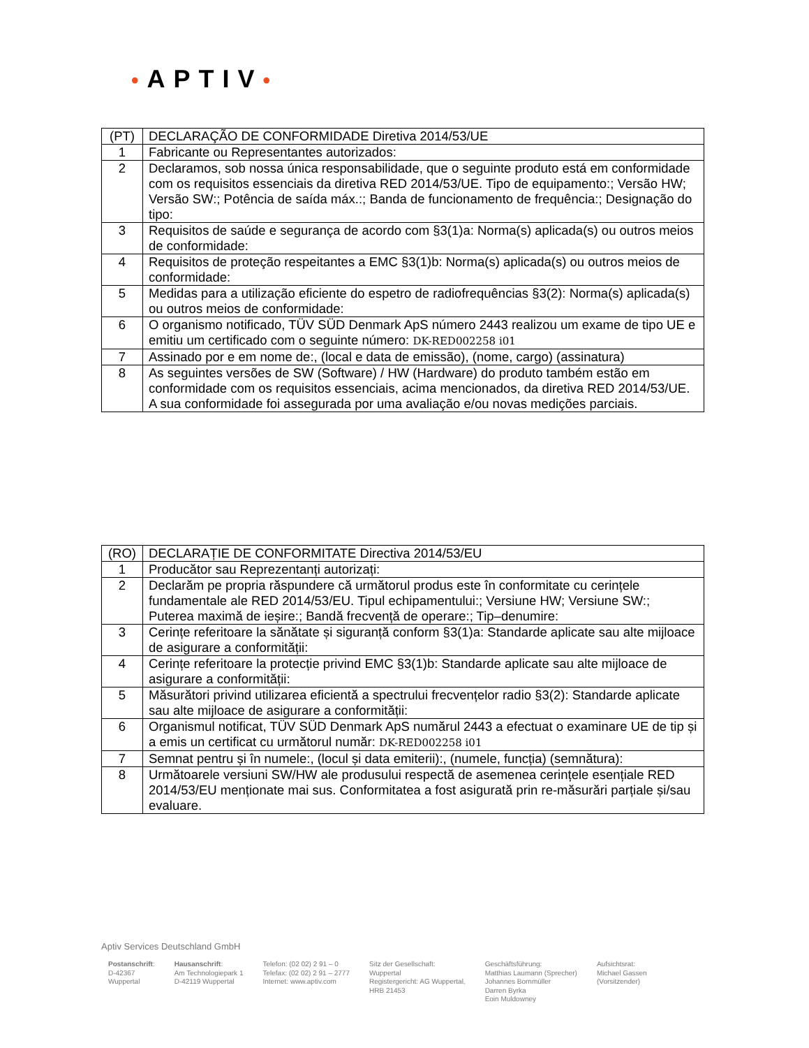•APTIV•
| (PT) | DECLARAÇÃO DE CONFORMIDADE Diretiva 2014/53/UE |
| 1 | Fabricante ou Representantes autorizados: |
| 2 | Declaramos, sob nossa única responsabilidade, que o seguinte produto está em conformidade com os requisitos essenciais da diretiva RED 2014/53/UE. Tipo de equipamento:; Versão HW; Versão SW:; Potência de saída máx.:; Banda de funcionamento de frequência:; Designação do tipo: |
| 3 | Requisitos de saúde e segurança de acordo com §3(1)a: Norma(s) aplicada(s) ou outros meios de conformidade: |
| 4 | Requisitos de proteção respeitantes a EMC §3(1)b: Norma(s) aplicada(s) ou outros meios de conformidade: |
| 5 | Medidas para a utilização eficiente do espetro de radiofrequências §3(2): Norma(s) aplicada(s) ou outros meios de conformidade: |
| 6 | O organismo notificado, TÜV SÜD Denmark ApS número 2443 realizou um exame de tipo UE e emitiu um certificado com o seguinte número: DK-RED002258 i01 |
| 7 | Assinado por e em nome de:, (local e data de emissão), (nome, cargo) (assinatura) |
| 8 | As seguintes versões de SW (Software) / HW (Hardware) do produto também estão em conformidade com os requisitos essenciais, acima mencionados, da diretiva RED 2014/53/UE. A sua conformidade foi assegurada por uma avaliação e/ou novas medições parciais. |
| (RO) | DECLARAȚIE DE CONFORMITATE Directiva 2014/53/EU |
| 1 | Producător sau Reprezentanți autorizați: |
| 2 | Declarăm pe propria răspundere că următorul produs este în conformitate cu cerințele fundamentale ale RED 2014/53/EU. Tipul echipamentului:; Versiune HW; Versiune SW:; Puterea maximă de ieșire:; Bandă frecvență de operare:; Tip–denumire: |
| 3 | Cerințe referitoare la sănătate și siguranță conform §3(1)a: Standarde aplicate sau alte mijloace de asigurare a conformității: |
| 4 | Cerințe referitoare la protecție privind EMC §3(1)b: Standarde aplicate sau alte mijloace de asigurare a conformității: |
| 5 | Măsurători privind utilizarea eficientă a spectrului frecvențelor radio §3(2): Standarde aplicate sau alte mijloace de asigurare a conformității: |
| 6 | Organismul notificat, TÜV SÜD Denmark ApS numărul 2443 a efectuat o examinare UE de tip și a emis un certificat cu următorul număr: DK-RED002258 i01 |
| 7 | Semnat pentru și în numele:, (locul și data emiterii):, (numele, funcția) (semnătura): |
| 8 | Următoarele versiuni SW/HW ale produsului respectă de asemenea cerințele esențiale RED 2014/53/EU menționate mai sus. Conformitatea a fost asigurată prin re-măsurări parțiale și/sau evaluare. |
Aptiv Services Deutschland GmbH
Postanschrift:
D-42367
Wuppertal
Hausanschrift:
Am Technologiepark 1
D-42119 Wuppertal
Telefon: (02 02) 2 91 – 0
Telefax: (02 02) 2 91 – 2777
Internet: www.aptiv.com
Sitz der Gesellschaft:
Wuppertal
Registergericht: AG Wuppertal,
HRB 21453
Geschäftsführung:
Matthias Laumann (Sprecher)
Johannes Bornmüller
Darren Byrka
Eoin Muldowney
Aufsichtsrat:
Michael Gassen
(Vorsitzender)